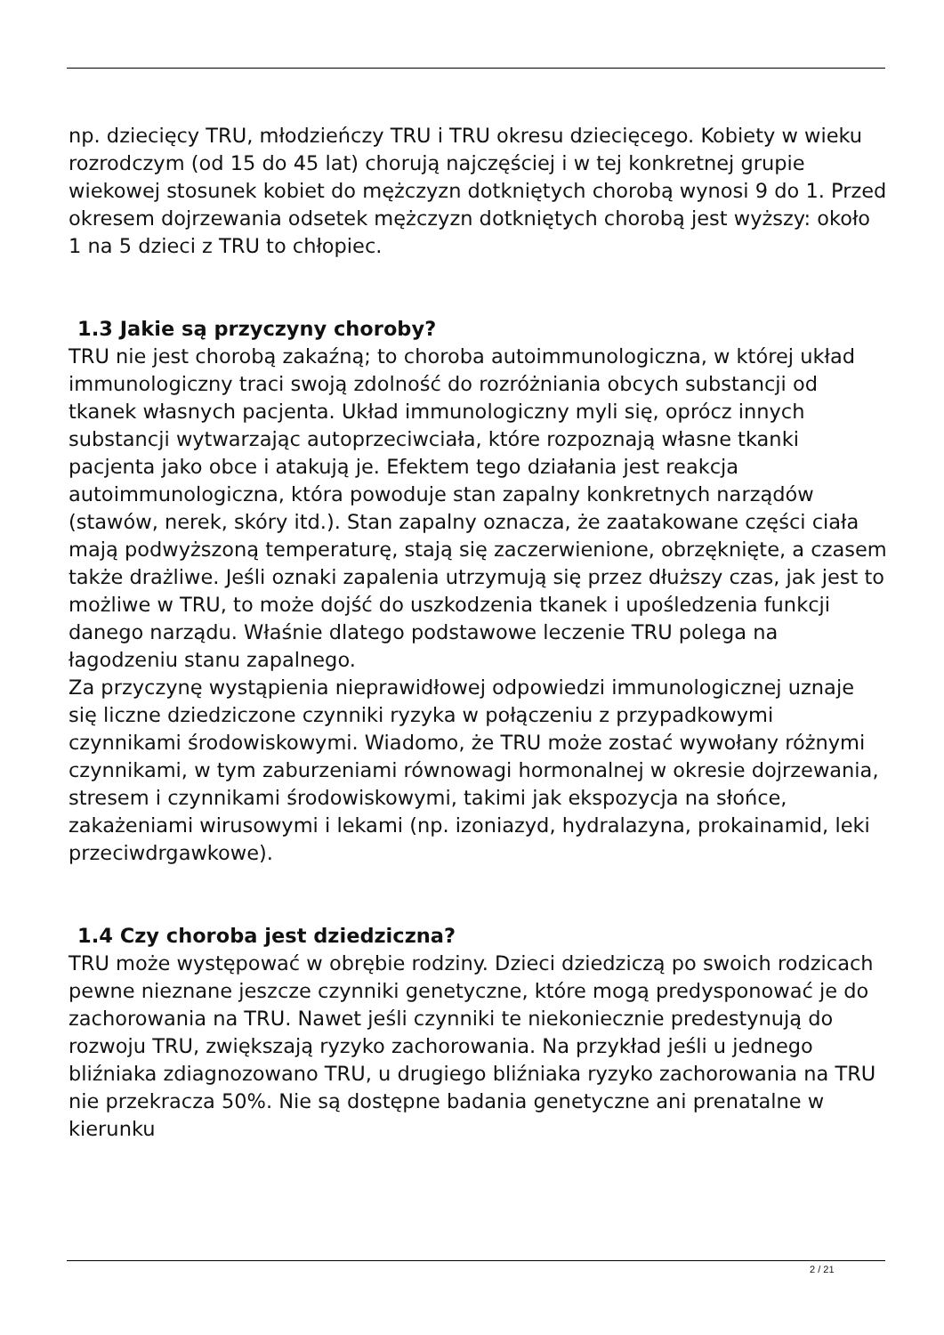np. dziecięcy TRU, młodzieńczy TRU i TRU okresu dziecięcego. Kobiety w wieku rozrodczym (od 15 do 45 lat) chorują najczęściej i w tej konkretnej grupie wiekowej stosunek kobiet do mężczyzn dotkniętych chorobą wynosi 9 do 1. Przed okresem dojrzewania odsetek mężczyzn dotkniętych chorobą jest wyższy: około 1 na 5 dzieci z TRU to chłopiec.
1.3 Jakie są przyczyny choroby?
TRU nie jest chorobą zakaźną; to choroba autoimmunologiczna, w której układ immunologiczny traci swoją zdolność do rozróżniania obcych substancji od tkanek własnych pacjenta. Układ immunologiczny myli się, oprócz innych substancji wytwarzając autoprzeciwciała, które rozpoznają własne tkanki pacjenta jako obce i atakują je. Efektem tego działania jest reakcja autoimmunologiczna, która powoduje stan zapalny konkretnych narządów (stawów, nerek, skóry itd.). Stan zapalny oznacza, że zaatakowane części ciała mają podwyższoną temperaturę, stają się zaczerwienione, obrzęknięte, a czasem także drażliwe. Jeśli oznaki zapalenia utrzymują się przez dłuższy czas, jak jest to możliwe w TRU, to może dojść do uszkodzenia tkanek i upośledzenia funkcji danego narządu. Właśnie dlatego podstawowe leczenie TRU polega na łagodzeniu stanu zapalnego.
Za przyczynę wystąpienia nieprawidłowej odpowiedzi immunologicznej uznaje się liczne dziedziczone czynniki ryzyka w połączeniu z przypadkowymi czynnikami środowiskowymi. Wiadomo, że TRU może zostać wywołany różnymi czynnikami, w tym zaburzeniami równowagi hormonalnej w okresie dojrzewania, stresem i czynnikami środowiskowymi, takimi jak ekspozycja na słońce, zakażeniami wirusowymi i lekami (np. izoniazyd, hydralazyna, prokainamid, leki przeciwdrgawkowe).
1.4 Czy choroba jest dziedziczna?
TRU może występować w obrębie rodziny. Dzieci dziedziczą po swoich rodzicach pewne nieznane jeszcze czynniki genetyczne, które mogą predysponować je do zachorowania na TRU. Nawet jeśli czynniki te niekoniecznie predestynują do rozwoju TRU, zwiększają ryzyko zachorowania. Na przykład jeśli u jednego bliźniaka zdiagnozowano TRU, u drugiego bliźniaka ryzyko zachorowania na TRU nie przekracza 50%. Nie są dostępne badania genetyczne ani prenatalne w kierunku
2 / 21